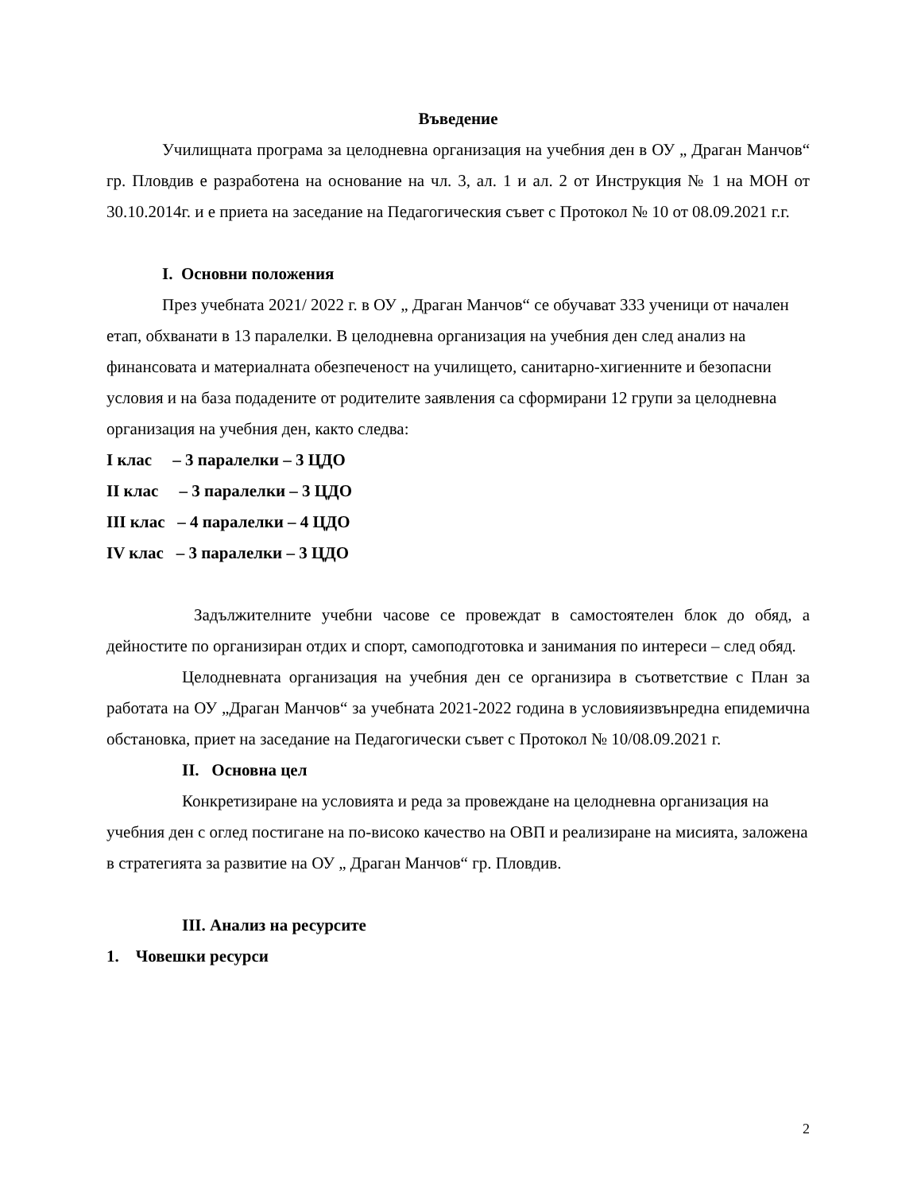Въведение
Училищната програма за целодневна организация на учебния ден в ОУ „ Драган Манчов“ гр. Пловдив е разработена на основание на чл. 3, ал. 1 и ал. 2 от Инструкция № 1 на МОН от 30.10.2014г. и е приета на заседание на Педагогическия съвет с Протокол № 10 от 08.09.2021 г.г.
I. Основни положения
През учебната 2021/ 2022 г. в ОУ „ Драган Манчов“ се обучават 333 ученици от начален етап, обхванати в 13 паралелки. В целодневна организация на учебния ден след анализ на финансовата и материалната обезпеченост на училището, санитарно-хигиенните и безопасни условия и на база подадените от родителите заявления са сформирани 12 групи за целодневна организация на учебния ден, както следва:
I клас – 3 паралелки – 3 ЦДО
II клас – 3 паралелки – 3 ЦДО
III клас – 4 паралелки – 4 ЦДО
IV клас – 3 паралелки – 3 ЦДО
Задължителните учебни часове се провеждат в самостоятелен блок до обяд, а дейностите по организиран отдих и спорт, самоподготовка и занимания по интереси – след обяд.
Целодневната организация на учебния ден се организира в съответствие с План за работата на ОУ „Драган Манчов“ за учебната 2021-2022 година в условияизвънредна епидемична обстановка, приет на заседание на Педагогически съвет с Протокол № 10/08.09.2021 г.
II. Основна цел
Конкретизиране на условията и реда за провеждане на целодневна организация на учебния ден с оглед постигане на по-високо качество на ОВП и реализиране на мисията, заложена в стратегията за развитие на ОУ „ Драган Манчов“ гр. Пловдив.
III. Анализ на ресурсите
1. Човешки ресурси
2